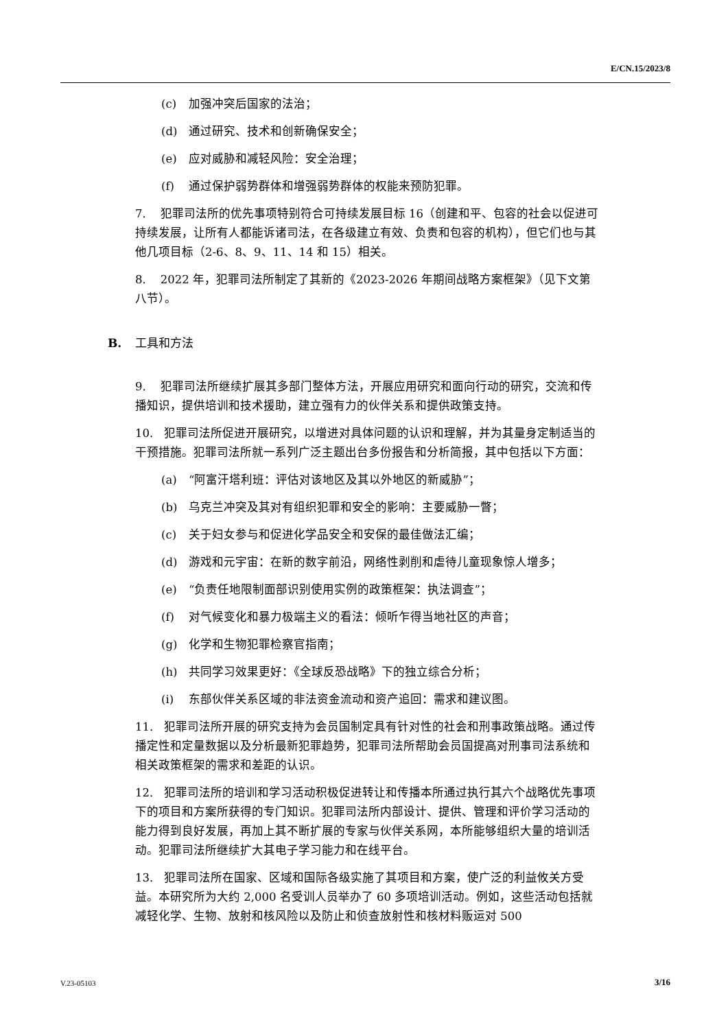E/CN.15/2023/8
(c) 加强冲突后国家的法治；
(d) 通过研究、技术和创新确保安全；
(e) 应对威胁和减轻风险：安全治理；
(f) 通过保护弱势群体和增强弱势群体的权能来预防犯罪。
7. 犯罪司法所的优先事项特别符合可持续发展目标 16（创建和平、包容的社会以促进可持续发展，让所有人都能诉诸司法，在各级建立有效、负责和包容的机构），但它们也与其他几项目标（2-6、8、9、11、14 和 15）相关。
8. 2022 年，犯罪司法所制定了其新的《2023-2026 年期间战略方案框架》（见下文第八节）。
B. 工具和方法
9. 犯罪司法所继续扩展其多部门整体方法，开展应用研究和面向行动的研究，交流和传播知识，提供培训和技术援助，建立强有力的伙伴关系和提供政策支持。
10. 犯罪司法所促进开展研究，以增进对具体问题的认识和理解，并为其量身定制适当的干预措施。犯罪司法所就一系列广泛主题出台多份报告和分析简报，其中包括以下方面：
(a) “阿富汗塔利班：评估对该地区及其以外地区的新威胁”；
(b) 乌克兰冲突及其对有组织犯罪和安全的影响：主要威胁一瞥；
(c) 关于妇女参与和促进化学品安全和安保的最佳做法汇编；
(d) 游戏和元宇宙：在新的数字前沿，网络性剥削和虐待儿童现象惊人增多；
(e) “负责任地限制面部识别使用实例的政策框架：执法调查”；
(f) 对气候变化和暴力极端主义的看法：倾听乍得当地社区的声音；
(g) 化学和生物犯罪检察官指南；
(h) 共同学习效果更好：《全球反恐战略》下的独立综合分析；
(i) 东部伙伴关系区域的非法资金流动和资产追回：需求和建议图。
11. 犯罪司法所开展的研究支持为会员国制定具有针对性的社会和刑事政策战略。通过传播定性和定量数据以及分析最新犯罪趋势，犯罪司法所帮助会员国提高对刑事司法系统和相关政策框架的需求和差距的认识。
12. 犯罪司法所的培训和学习活动积极促进转让和传播本所通过执行其六个战略优先事项下的项目和方案所获得的专门知识。犯罪司法所内部设计、提供、管理和评价学习活动的能力得到良好发展，再加上其不断扩展的专家与伙伴关系网，本所能够组织大量的培训活动。犯罪司法所继续扩大其电子学习能力和在线平台。
13. 犯罪司法所在国家、区域和国际各级实施了其项目和方案，使广泛的利益攸关方受益。本研究所为大约 2,000 名受训人员举办了 60 多项培训活动。例如，这些活动包括就减轻化学、生物、放射和核风险以及防止和侦查放射性和核材料贩运对 500
V.23-05103 3/16